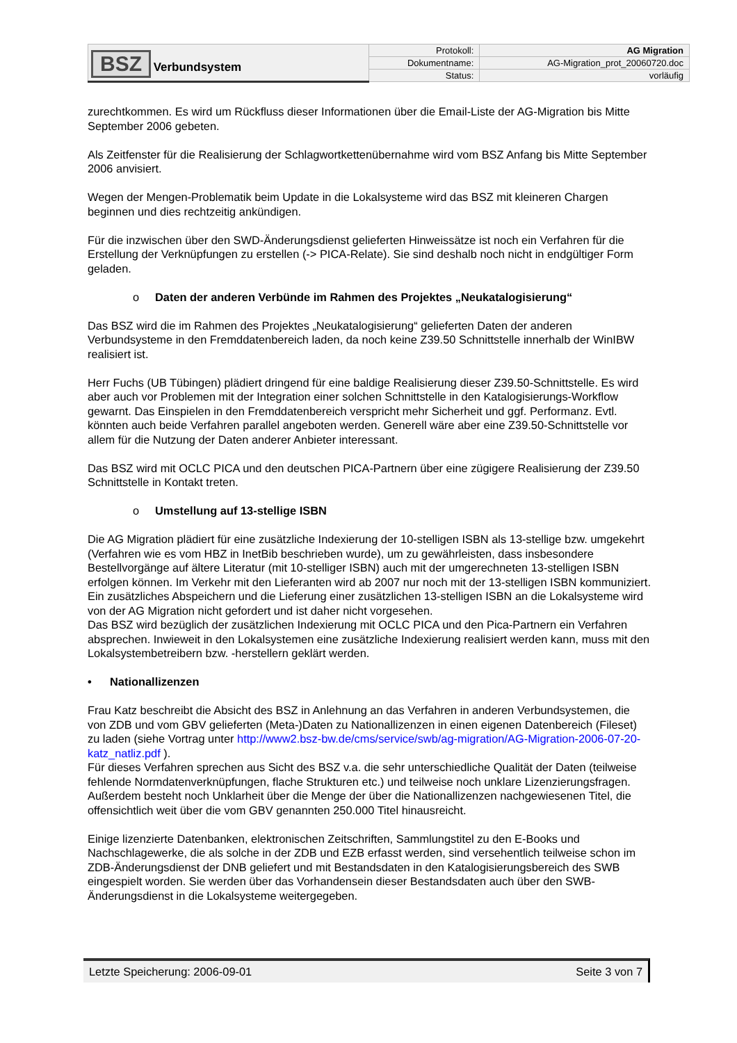| BSZ Verbundsystem | Protokoll: | AG Migration |
| | Dokumentname: | AG-Migration_prot_20060720.doc |
| | Status: | vorläufig |
zurechtkommen. Es wird um Rückfluss dieser Informationen über die Email-Liste der AG-Migration bis Mitte September 2006 gebeten.
Als Zeitfenster für die Realisierung der Schlagwortkettenübernahme wird vom BSZ Anfang bis Mitte September 2006 anvisiert.
Wegen der Mengen-Problematik beim Update in die Lokalsysteme wird das BSZ mit kleineren Chargen beginnen und dies rechtzeitig ankündigen.
Für die inzwischen über den SWD-Änderungsdienst gelieferten Hinweissätze ist noch ein Verfahren für die Erstellung der Verknüpfungen zu erstellen (-> PICA-Relate). Sie sind deshalb noch nicht in endgültiger Form geladen.
o Daten der anderen Verbünde im Rahmen des Projektes „Neukatalogisierung“
Das BSZ wird die im Rahmen des Projektes „Neukatalogisierung“ gelieferten Daten der anderen Verbundsysteme in den Fremddatenbereich laden, da noch keine Z39.50 Schnittstelle innerhalb der WinIBW realisiert ist.
Herr Fuchs (UB Tübingen) plädiert dringend für eine baldige Realisierung dieser Z39.50-Schnittstelle. Es wird aber auch vor Problemen mit der Integration einer solchen Schnittstelle in den Katalogisierungs-Workflow gewarnt. Das Einspielen in den Fremddatenbereich verspricht mehr Sicherheit und ggf. Performanz. Evtl. könnten auch beide Verfahren parallel angeboten werden. Generell wäre aber eine Z39.50-Schnittstelle vor allem für die Nutzung der Daten anderer Anbieter interessant.
Das BSZ wird mit OCLC PICA und den deutschen PICA-Partnern über eine zügigere Realisierung der Z39.50 Schnittstelle in Kontakt treten.
o Umstellung auf 13-stellige ISBN
Die AG Migration plädiert für eine zusätzliche Indexierung der 10-stelligen ISBN als 13-stellige bzw. umgekehrt (Verfahren wie es vom HBZ in InetBib beschrieben wurde), um zu gewährleisten, dass insbesondere Bestellvorgänge auf ältere Literatur (mit 10-stelliger ISBN) auch mit der umgerechneten 13-stelligen ISBN erfolgen können. Im Verkehr mit den Lieferanten wird ab 2007 nur noch mit der 13-stelligen ISBN kommuniziert.
Ein zusätzliches Abspeichern und die Lieferung einer zusätzlichen 13-stelligen ISBN an die Lokalsysteme wird von der AG Migration nicht gefordert und ist daher nicht vorgesehen.
Das BSZ wird bezüglich der zusätzlichen Indexierung mit OCLC PICA und den Pica-Partnern ein Verfahren absprechen. Inwieweit in den Lokalsystemen eine zusätzliche Indexierung realisiert werden kann, muss mit den Lokalsystembetreibern bzw. -herstellern geklärt werden.
• Nationallizenzen
Frau Katz beschreibt die Absicht des BSZ in Anlehnung an das Verfahren in anderen Verbundsystemen, die von ZDB und vom GBV gelieferten (Meta-)Daten zu Nationallizenzen in einen eigenen Datenbereich (Fileset) zu laden (siehe Vortrag unter http://www2.bsz-bw.de/cms/service/swb/ag-migration/AG-Migration-2006-07-20-katz_natliz.pdf ).
Für dieses Verfahren sprechen aus Sicht des BSZ v.a. die sehr unterschiedliche Qualität der Daten (teilweise fehlende Normdatenverknüpfungen, flache Strukturen etc.) und teilweise noch unklare Lizenzierungsfragen. Außerdem besteht noch Unklarheit über die Menge der über die Nationallizenzen nachgewiesenen Titel, die offensichtlich weit über die vom GBV genannten 250.000 Titel hinausreicht.
Einige lizenzierte Datenbanken, elektronischen Zeitschriften, Sammlungstitel zu den E-Books und Nachschlagewerke, die als solche in der ZDB und EZB erfasst werden, sind versehentlich teilweise schon im ZDB-Änderungsdienst der DNB geliefert und mit Bestandsdaten in den Katalogisierungsbereich des SWB eingespielt worden. Sie werden über das Vorhandensein dieser Bestandsdaten auch über den SWB-Änderungsdienst in die Lokalsysteme weitergegeben.
Letzte Speicherung: 2006-09-01 Seite 3 von 7